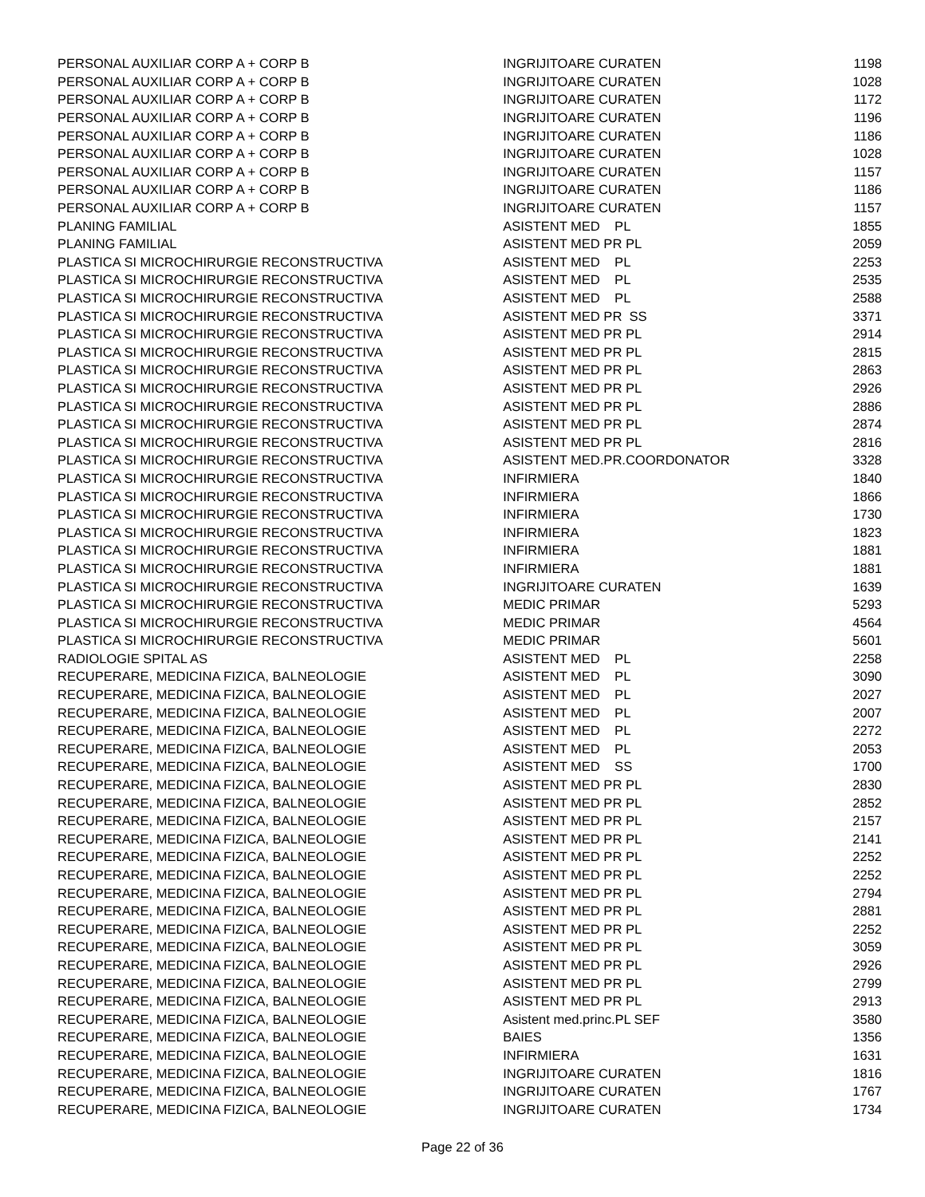| PERSONAL AUXILIAR CORP A + CORP B | INGRIJITOARE CURATEN | 1198 |
| PERSONAL AUXILIAR CORP A + CORP B | INGRIJITOARE CURATEN | 1028 |
| PERSONAL AUXILIAR CORP A + CORP B | INGRIJITOARE CURATEN | 1172 |
| PERSONAL AUXILIAR CORP A + CORP B | INGRIJITOARE CURATEN | 1196 |
| PERSONAL AUXILIAR CORP A + CORP B | INGRIJITOARE CURATEN | 1186 |
| PERSONAL AUXILIAR CORP A + CORP B | INGRIJITOARE CURATEN | 1028 |
| PERSONAL AUXILIAR CORP A + CORP B | INGRIJITOARE CURATEN | 1157 |
| PERSONAL AUXILIAR CORP A + CORP B | INGRIJITOARE CURATEN | 1186 |
| PERSONAL AUXILIAR CORP A + CORP B | INGRIJITOARE CURATEN | 1157 |
| PLANING FAMILIAL | ASISTENT MED PL | 1855 |
| PLANING FAMILIAL | ASISTENT MED PR PL | 2059 |
| PLASTICA SI MICROCHIRURGIE RECONSTRUCTIVA | ASISTENT MED PL | 2253 |
| PLASTICA SI MICROCHIRURGIE RECONSTRUCTIVA | ASISTENT MED PL | 2535 |
| PLASTICA SI MICROCHIRURGIE RECONSTRUCTIVA | ASISTENT MED PL | 2588 |
| PLASTICA SI MICROCHIRURGIE RECONSTRUCTIVA | ASISTENT MED PR SS | 3371 |
| PLASTICA SI MICROCHIRURGIE RECONSTRUCTIVA | ASISTENT MED PR PL | 2914 |
| PLASTICA SI MICROCHIRURGIE RECONSTRUCTIVA | ASISTENT MED PR PL | 2815 |
| PLASTICA SI MICROCHIRURGIE RECONSTRUCTIVA | ASISTENT MED PR PL | 2863 |
| PLASTICA SI MICROCHIRURGIE RECONSTRUCTIVA | ASISTENT MED PR PL | 2926 |
| PLASTICA SI MICROCHIRURGIE RECONSTRUCTIVA | ASISTENT MED PR PL | 2886 |
| PLASTICA SI MICROCHIRURGIE RECONSTRUCTIVA | ASISTENT MED PR PL | 2874 |
| PLASTICA SI MICROCHIRURGIE RECONSTRUCTIVA | ASISTENT MED PR PL | 2816 |
| PLASTICA SI MICROCHIRURGIE RECONSTRUCTIVA | ASISTENT MED.PR.COORDONATOR | 3328 |
| PLASTICA SI MICROCHIRURGIE RECONSTRUCTIVA | INFIRMIERA | 1840 |
| PLASTICA SI MICROCHIRURGIE RECONSTRUCTIVA | INFIRMIERA | 1866 |
| PLASTICA SI MICROCHIRURGIE RECONSTRUCTIVA | INFIRMIERA | 1730 |
| PLASTICA SI MICROCHIRURGIE RECONSTRUCTIVA | INFIRMIERA | 1823 |
| PLASTICA SI MICROCHIRURGIE RECONSTRUCTIVA | INFIRMIERA | 1881 |
| PLASTICA SI MICROCHIRURGIE RECONSTRUCTIVA | INFIRMIERA | 1881 |
| PLASTICA SI MICROCHIRURGIE RECONSTRUCTIVA | INGRIJITOARE CURATEN | 1639 |
| PLASTICA SI MICROCHIRURGIE RECONSTRUCTIVA | MEDIC PRIMAR | 5293 |
| PLASTICA SI MICROCHIRURGIE RECONSTRUCTIVA | MEDIC PRIMAR | 4564 |
| PLASTICA SI MICROCHIRURGIE RECONSTRUCTIVA | MEDIC PRIMAR | 5601 |
| RADIOLOGIE SPITAL AS | ASISTENT MED PL | 2258 |
| RECUPERARE, MEDICINA FIZICA, BALNEOLOGIE | ASISTENT MED PL | 3090 |
| RECUPERARE, MEDICINA FIZICA, BALNEOLOGIE | ASISTENT MED PL | 2027 |
| RECUPERARE, MEDICINA FIZICA, BALNEOLOGIE | ASISTENT MED PL | 2007 |
| RECUPERARE, MEDICINA FIZICA, BALNEOLOGIE | ASISTENT MED PL | 2272 |
| RECUPERARE, MEDICINA FIZICA, BALNEOLOGIE | ASISTENT MED PL | 2053 |
| RECUPERARE, MEDICINA FIZICA, BALNEOLOGIE | ASISTENT MED SS | 1700 |
| RECUPERARE, MEDICINA FIZICA, BALNEOLOGIE | ASISTENT MED PR PL | 2830 |
| RECUPERARE, MEDICINA FIZICA, BALNEOLOGIE | ASISTENT MED PR PL | 2852 |
| RECUPERARE, MEDICINA FIZICA, BALNEOLOGIE | ASISTENT MED PR PL | 2157 |
| RECUPERARE, MEDICINA FIZICA, BALNEOLOGIE | ASISTENT MED PR PL | 2141 |
| RECUPERARE, MEDICINA FIZICA, BALNEOLOGIE | ASISTENT MED PR PL | 2252 |
| RECUPERARE, MEDICINA FIZICA, BALNEOLOGIE | ASISTENT MED PR PL | 2252 |
| RECUPERARE, MEDICINA FIZICA, BALNEOLOGIE | ASISTENT MED PR PL | 2794 |
| RECUPERARE, MEDICINA FIZICA, BALNEOLOGIE | ASISTENT MED PR PL | 2881 |
| RECUPERARE, MEDICINA FIZICA, BALNEOLOGIE | ASISTENT MED PR PL | 2252 |
| RECUPERARE, MEDICINA FIZICA, BALNEOLOGIE | ASISTENT MED PR PL | 3059 |
| RECUPERARE, MEDICINA FIZICA, BALNEOLOGIE | ASISTENT MED PR PL | 2926 |
| RECUPERARE, MEDICINA FIZICA, BALNEOLOGIE | ASISTENT MED PR PL | 2799 |
| RECUPERARE, MEDICINA FIZICA, BALNEOLOGIE | ASISTENT MED PR PL | 2913 |
| RECUPERARE, MEDICINA FIZICA, BALNEOLOGIE | Asistent med.princ.PL SEF | 3580 |
| RECUPERARE, MEDICINA FIZICA, BALNEOLOGIE | BAIES | 1356 |
| RECUPERARE, MEDICINA FIZICA, BALNEOLOGIE | INFIRMIERA | 1631 |
| RECUPERARE, MEDICINA FIZICA, BALNEOLOGIE | INGRIJITOARE CURATEN | 1816 |
| RECUPERARE, MEDICINA FIZICA, BALNEOLOGIE | INGRIJITOARE CURATEN | 1767 |
| RECUPERARE, MEDICINA FIZICA, BALNEOLOGIE | INGRIJITOARE CURATEN | 1734 |
Page 22 of 36